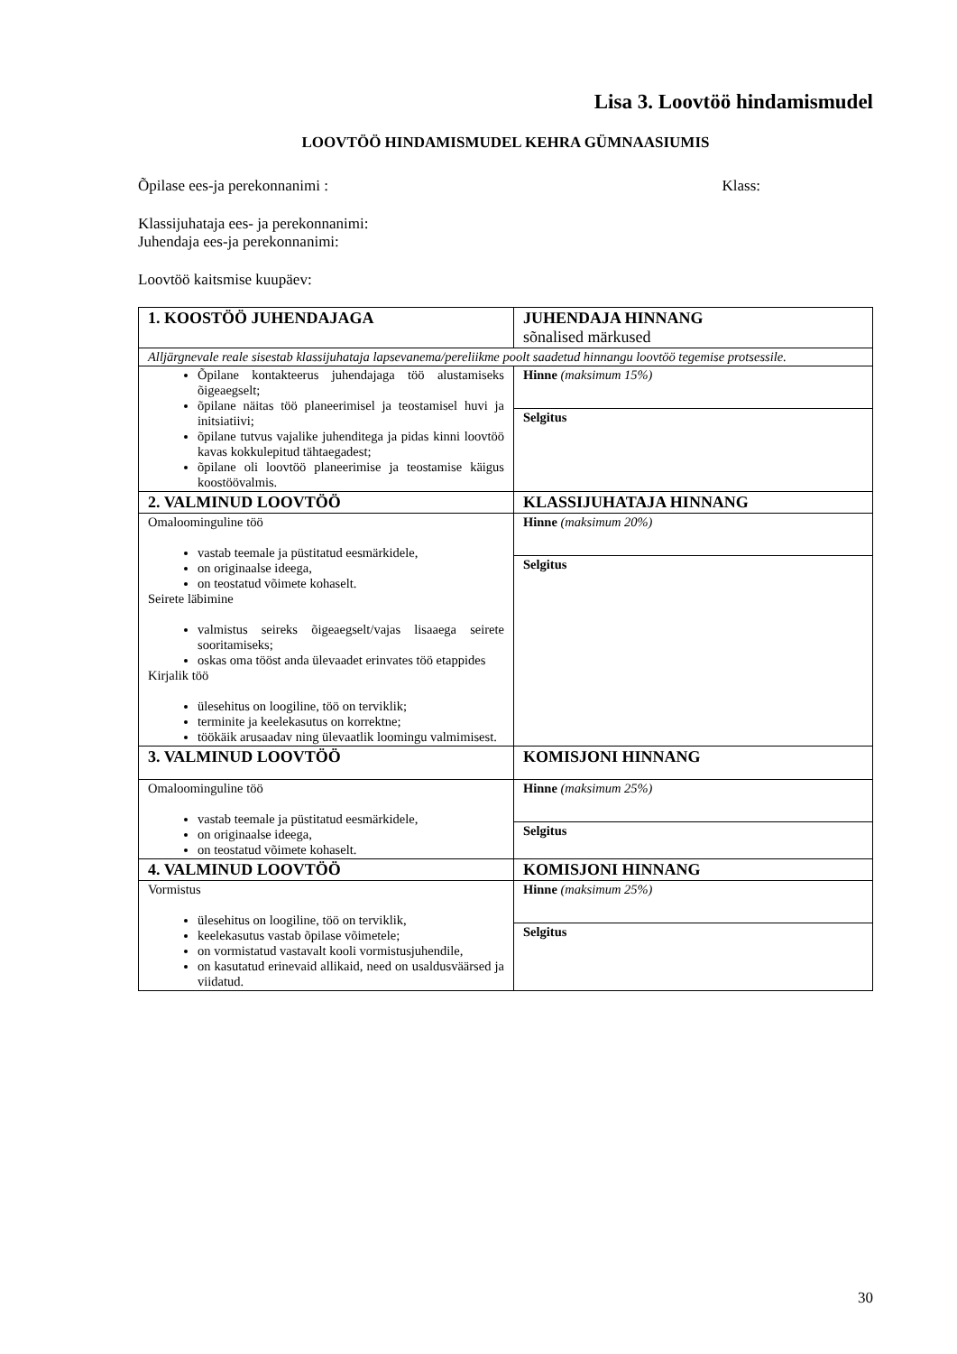Lisa 3. Loovtöö hindamismudel
LOOVTÖÖ HINDAMISMUDEL KEHRA GÜMNAASIUMIS
Õpilase ees-ja perekonnanimi : Klass:
Klassijuhataja ees- ja perekonnanimi:
Juhendaja ees-ja perekonnanimi:
Loovtöö kaitsmise kuupäev:
| 1. KOOSTÖÖ JUHENDAJAGA | JUHENDAJA HINNANG sõnalised märkused |
| Alljärgnevale reale sisestab klassijuhataja lapsevanema/pereliikme poolt saadetud hinnangu loovtöö tegemise protsessile. | |
| Õpilane kontakteerus juhendajaga töö alustamiseks õigeaegselt; õpilane näitas töö planeerimisel ja teostamisel huvi ja initsiatiivi; õpilane tutvus vajalike juhenditega ja pidas kinni loovtöö kavas kokkulepitud tähtaegadest; õpilane oli loovtöö planeerimise ja teostamise käigus koostöövalmis. | Hinne (maksimum 15%) |
| | Selgitus |
| 2. VALMINUD LOOVTÖÖ | KLASSIJUHATAJA HINNANG |
| Omaloominguline töö vastab teemale ja püstitatud eesmärkidele, on originaalse ideega, on teostatud võimete kohaselt. Seirete läbimine valmistus seireks õigeaegselt/vajas lisaaega seirete sooritamiseks; oskas oma tööst anda ülevaadet erinvates töö etappides Kirjalik töö ülesehitus on loogiline, töö on terviklik; terminite ja keelekasutus on korrektne; töökäik arusaadav ning ülevaatlik loomingu valmimisest. | Hinne (maksimum 20%) |
| | Selgitus |
| 3. VALMINUD LOOVTÖÖ | KOMISJONI HINNANG |
| Omaloominguline töö vastab teemale ja püstitatud eesmärkidele, on originaalse ideega, on teostatud võimete kohaselt. | Hinne (maksimum 25%) |
| | Selgitus |
| 4. VALMINUD LOOVTÖÖ | KOMISJONI HINNANG |
| Vormistus ülesehitus on loogiline, töö on terviklik, keelekasutus vastab õpilase võimetele; on vormistatud vastavalt kooli vormistusjuhendile, on kasutatud erinevaid allikaid, need on usaldusväärsed ja viidatud. | Hinne (maksimum 25%) |
| | Selgitus |
30